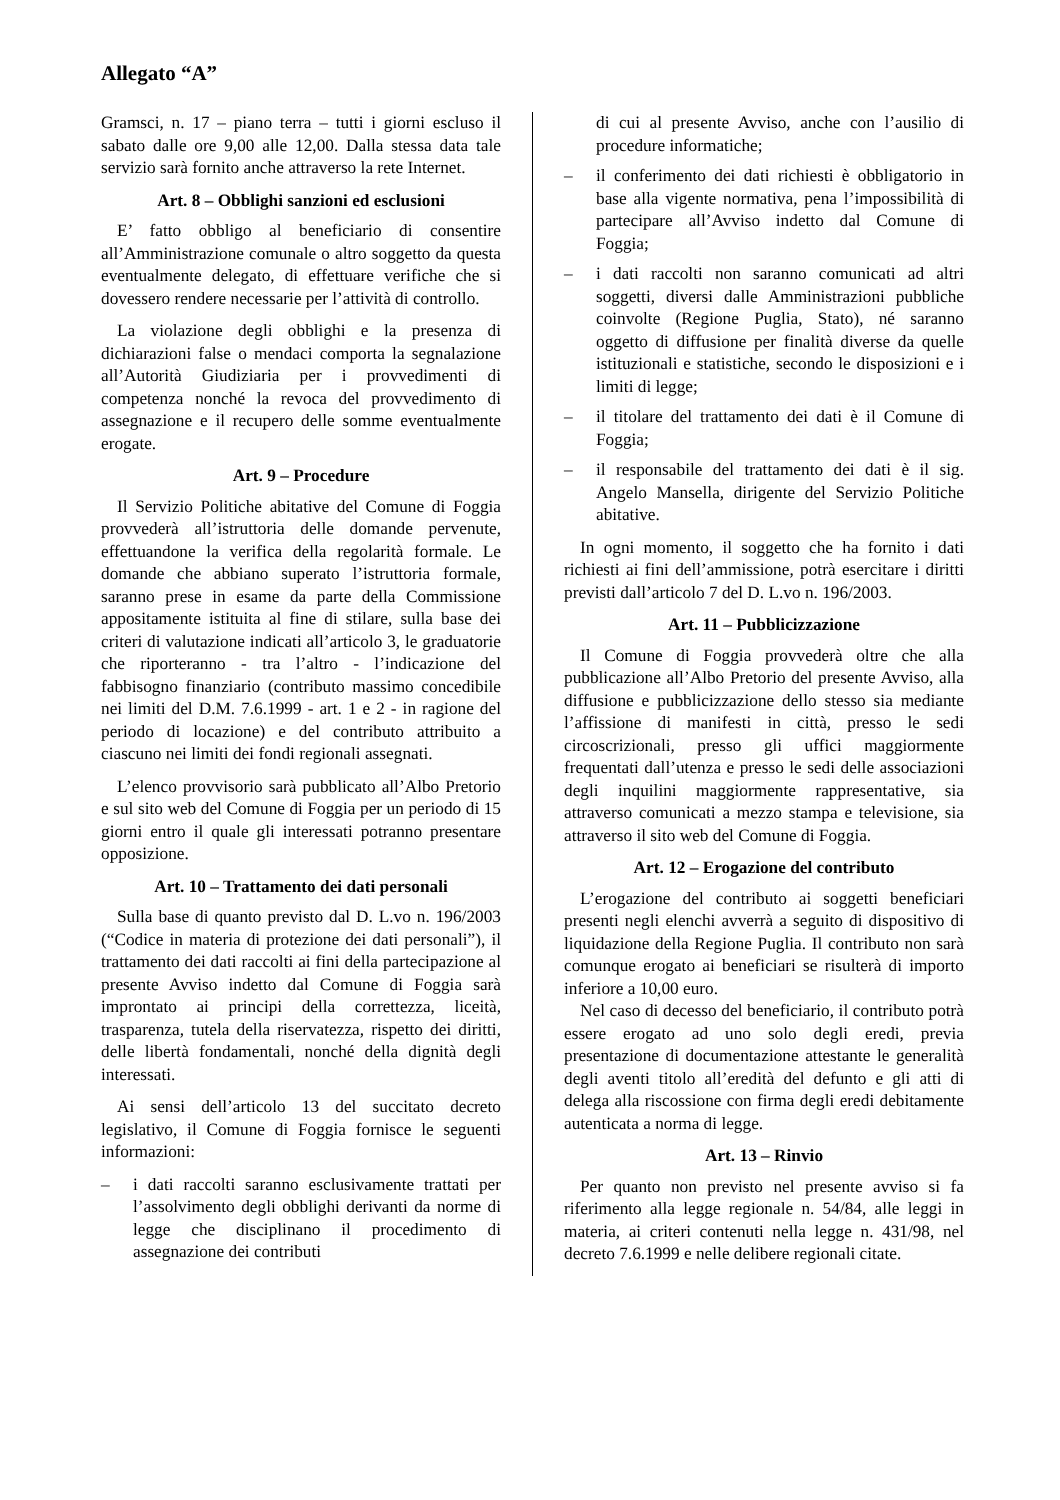Allegato “A”
Gramsci, n. 17 – piano terra – tutti i giorni escluso il sabato dalle ore 9,00 alle 12,00. Dalla stessa data tale servizio sarà fornito anche attraverso la rete Internet.
Art. 8 – Obblighi sanzioni ed esclusioni
E’ fatto obbligo al beneficiario di consentire all’Amministrazione comunale o altro soggetto da questa eventualmente delegato, di effettuare verifiche che si dovessero rendere necessarie per l’attività di controllo.
La violazione degli obblighi e la presenza di dichiarazioni false o mendaci comporta la segnalazione all’Autorità Giudiziaria per i provvedimenti di competenza nonché la revoca del provvedimento di assegnazione e il recupero delle somme eventualmente erogate.
Art. 9 – Procedure
Il Servizio Politiche abitative del Comune di Foggia provvederà all’istruttoria delle domande pervenute, effettuandone la verifica della regolarità formale. Le domande che abbiano superato l’istruttoria formale, saranno prese in esame da parte della Commissione appositamente istituita al fine di stilare, sulla base dei criteri di valutazione indicati all’articolo 3, le graduatorie che riporteranno - tra l’altro - l’indicazione del fabbisogno finanziario (contributo massimo concedibile nei limiti del D.M. 7.6.1999 - art. 1 e 2 - in ragione del periodo di locazione) e del contributo attribuito a ciascuno nei limiti dei fondi regionali assegnati.
L’elenco provvisorio sarà pubblicato all’Albo Pretorio e sul sito web del Comune di Foggia per un periodo di 15 giorni entro il quale gli interessati potranno presentare opposizione.
Art. 10 – Trattamento dei dati personali
Sulla base di quanto previsto dal D. L.vo n. 196/2003 (“Codice in materia di protezione dei dati personali”), il trattamento dei dati raccolti ai fini della partecipazione al presente Avviso indetto dal Comune di Foggia sarà improntato ai principi della correttezza, liceità, trasparenza, tutela della riservatezza, rispetto dei diritti, delle libertà fondamentali, nonché della dignità degli interessati.
Ai sensi dell’articolo 13 del succitato decreto legislativo, il Comune di Foggia fornisce le seguenti informazioni:
– i dati raccolti saranno esclusivamente trattati per l’assolvimento degli obblighi derivanti da norme di legge che disciplinano il procedimento di assegnazione dei contributi
di cui al presente Avviso, anche con l’ausilio di procedure informatiche;
– il conferimento dei dati richiesti è obbligatorio in base alla vigente normativa, pena l’impossibilità di partecipare all’Avviso indetto dal Comune di Foggia;
– i dati raccolti non saranno comunicati ad altri soggetti, diversi dalle Amministrazioni pubbliche coinvolte (Regione Puglia, Stato), né saranno oggetto di diffusione per finalità diverse da quelle istituzionali e statistiche, secondo le disposizioni e i limiti di legge;
– il titolare del trattamento dei dati è il Comune di Foggia;
– il responsabile del trattamento dei dati è il sig. Angelo Mansella, dirigente del Servizio Politiche abitative.
In ogni momento, il soggetto che ha fornito i dati richiesti ai fini dell’ammissione, potrà esercitare i diritti previsti dall’articolo 7 del D. L.vo n. 196/2003.
Art. 11 – Pubblicizzazione
Il Comune di Foggia provvederà oltre che alla pubblicazione all’Albo Pretorio del presente Avviso, alla diffusione e pubblicizzazione dello stesso sia mediante l’affissione di manifesti in città, presso le sedi circoscrizionali, presso gli uffici maggiormente frequentati dall’utenza e presso le sedi delle associazioni degli inquilini maggiormente rappresentative, sia attraverso comunicati a mezzo stampa e televisione, sia attraverso il sito web del Comune di Foggia.
Art. 12 – Erogazione del contributo
L’erogazione del contributo ai soggetti beneficiari presenti negli elenchi avverrà a seguito di dispositivo di liquidazione della Regione Puglia. Il contributo non sarà comunque erogato ai beneficiari se risulterà di importo inferiore a 10,00 euro.
Nel caso di decesso del beneficiario, il contributo potrà essere erogato ad uno solo degli eredi, previa presentazione di documentazione attestante le generalità degli aventi titolo all’eredità del defunto e gli atti di delega alla riscossione con firma degli eredi debitamente autenticata a norma di legge.
Art. 13 – Rinvio
Per quanto non previsto nel presente avviso si fa riferimento alla legge regionale n. 54/84, alle leggi in materia, ai criteri contenuti nella legge n. 431/98, nel decreto 7.6.1999 e nelle delibere regionali citate.